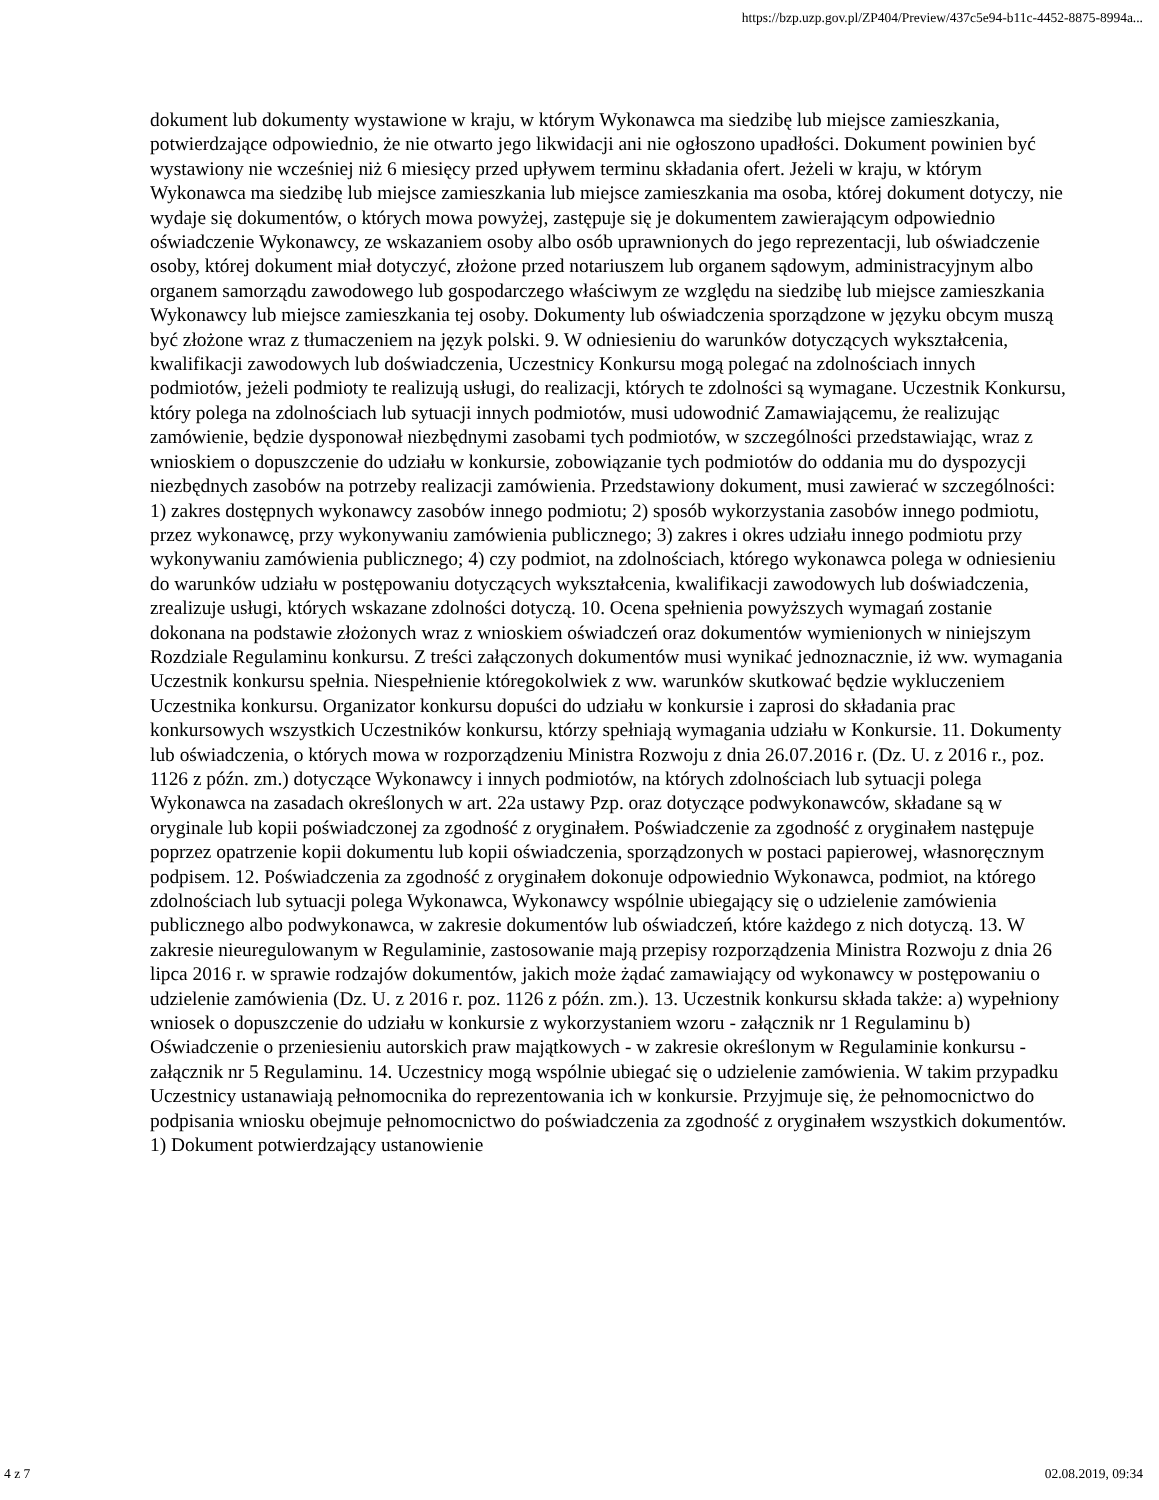https://bzp.uzp.gov.pl/ZP404/Preview/437c5e94-b11c-4452-8875-8994a...
dokument lub dokumenty wystawione w kraju, w którym Wykonawca ma siedzibę lub miejsce zamieszkania, potwierdzające odpowiednio, że nie otwarto jego likwidacji ani nie ogłoszono upadłości. Dokument powinien być wystawiony nie wcześniej niż 6 miesięcy przed upływem terminu składania ofert. Jeżeli w kraju, w którym Wykonawca ma siedzibę lub miejsce zamieszkania lub miejsce zamieszkania ma osoba, której dokument dotyczy, nie wydaje się dokumentów, o których mowa powyżej, zastępuje się je dokumentem zawierającym odpowiednio oświadczenie Wykonawcy, ze wskazaniem osoby albo osób uprawnionych do jego reprezentacji, lub oświadczenie osoby, której dokument miał dotyczyć, złożone przed notariuszem lub organem sądowym, administracyjnym albo organem samorządu zawodowego lub gospodarczego właściwym ze względu na siedzibę lub miejsce zamieszkania Wykonawcy lub miejsce zamieszkania tej osoby. Dokumenty lub oświadczenia sporządzone w języku obcym muszą być złożone wraz z tłumaczeniem na język polski. 9. W odniesieniu do warunków dotyczących wykształcenia, kwalifikacji zawodowych lub doświadczenia, Uczestnicy Konkursu mogą polegać na zdolnościach innych podmiotów, jeżeli podmioty te realizują usługi, do realizacji, których te zdolności są wymagane. Uczestnik Konkursu, który polega na zdolnościach lub sytuacji innych podmiotów, musi udowodnić Zamawiającemu, że realizując zamówienie, będzie dysponował niezbędnymi zasobami tych podmiotów, w szczególności przedstawiając, wraz z wnioskiem o dopuszczenie do udziału w konkursie, zobowiązanie tych podmiotów do oddania mu do dyspozycji niezbędnych zasobów na potrzeby realizacji zamówienia. Przedstawiony dokument, musi zawierać w szczególności: 1) zakres dostępnych wykonawcy zasobów innego podmiotu; 2) sposób wykorzystania zasobów innego podmiotu, przez wykonawcę, przy wykonywaniu zamówienia publicznego; 3) zakres i okres udziału innego podmiotu przy wykonywaniu zamówienia publicznego; 4) czy podmiot, na zdolnościach, którego wykonawca polega w odniesieniu do warunków udziału w postępowaniu dotyczących wykształcenia, kwalifikacji zawodowych lub doświadczenia, zrealizuje usługi, których wskazane zdolności dotyczą. 10. Ocena spełnienia powyższych wymagań zostanie dokonana na podstawie złożonych wraz z wnioskiem oświadczeń oraz dokumentów wymienionych w niniejszym Rozdziale Regulaminu konkursu. Z treści załączonych dokumentów musi wynikać jednoznacznie, iż ww. wymagania Uczestnik konkursu spełnia. Niespełnienie któregokolwiek z ww. warunków skutkować będzie wykluczeniem Uczestnika konkursu. Organizator konkursu dopuści do udziału w konkursie i zaprosi do składania prac konkursowych wszystkich Uczestników konkursu, którzy spełniają wymagania udziału w Konkursie. 11. Dokumenty lub oświadczenia, o których mowa w rozporządzeniu Ministra Rozwoju z dnia 26.07.2016 r. (Dz. U. z 2016 r., poz. 1126 z późn. zm.) dotyczące Wykonawcy i innych podmiotów, na których zdolnościach lub sytuacji polega Wykonawca na zasadach określonych w art. 22a ustawy Pzp. oraz dotyczące podwykonawców, składane są w oryginale lub kopii poświadczonej za zgodność z oryginałem. Poświadczenie za zgodność z oryginałem następuje poprzez opatrzenie kopii dokumentu lub kopii oświadczenia, sporządzonych w postaci papierowej, własnoręcznym podpisem. 12. Poświadczenia za zgodność z oryginałem dokonuje odpowiednio Wykonawca, podmiot, na którego zdolnościach lub sytuacji polega Wykonawca, Wykonawcy wspólnie ubiegający się o udzielenie zamówienia publicznego albo podwykonawca, w zakresie dokumentów lub oświadczeń, które każdego z nich dotyczą. 13. W zakresie nieuregulowanym w Regulaminie, zastosowanie mają przepisy rozporządzenia Ministra Rozwoju z dnia 26 lipca 2016 r. w sprawie rodzajów dokumentów, jakich może żądać zamawiający od wykonawcy w postępowaniu o udzielenie zamówienia (Dz. U. z 2016 r. poz. 1126 z późn. zm.). 13. Uczestnik konkursu składa także: a) wypełniony wniosek o dopuszczenie do udziału w konkursie z wykorzystaniem wzoru - załącznik nr 1 Regulaminu b) Oświadczenie o przeniesieniu autorskich praw majątkowych - w zakresie określonym w Regulaminie konkursu - załącznik nr 5 Regulaminu. 14. Uczestnicy mogą wspólnie ubiegać się o udzielenie zamówienia. W takim przypadku Uczestnicy ustanawiają pełnomocnika do reprezentowania ich w konkursie. Przyjmuje się, że pełnomocnictwo do podpisania wniosku obejmuje pełnomocnictwo do poświadczenia za zgodność z oryginałem wszystkich dokumentów. 1) Dokument potwierdzający ustanowienie
4 z 7 02.08.2019, 09:34